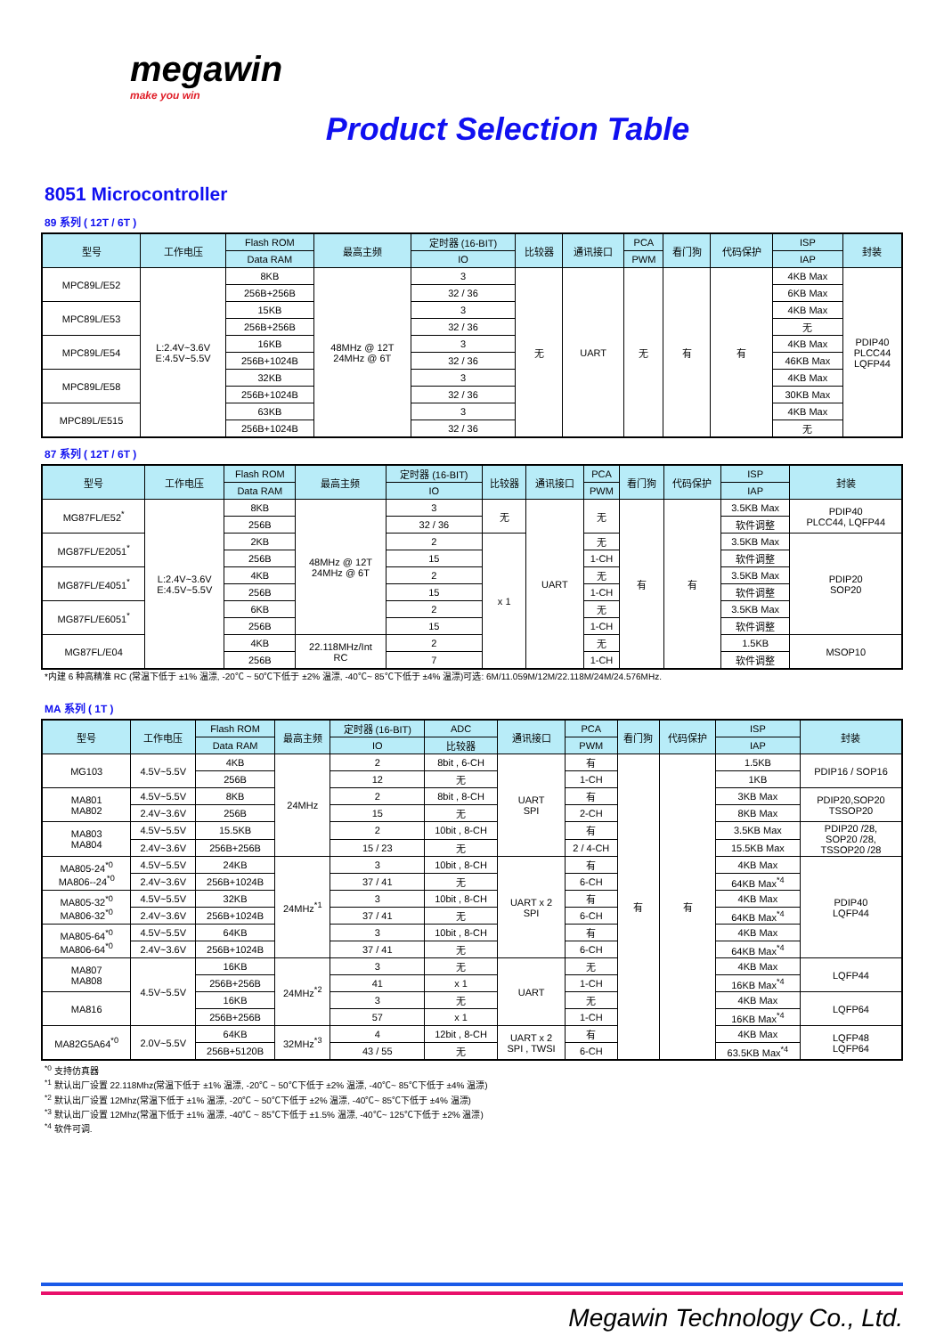megawin
make you win
Product Selection Table
8051 Microcontroller
89 系列 ( 12T / 6T )
| 型号 | 工作电压 | Flash ROM | 最高主频 | 定时器 (16-BIT) | 比较器 | 通讯接口 | PCA | 看门狗 | 代码保护 | ISP | 封装 |
| --- | --- | --- | --- | --- | --- | --- | --- | --- | --- | --- | --- |
| | | Data RAM | | IO | | | PWM | | | IAP | |
| MPC89L/E52 | L:2.4V~3.6V E:4.5V~5.5V | 8KB | 48MHz @ 12T 24MHz @ 6T | 3 | 无 | UART | 无 | 有 | 有 | 4KB Max | PDIP40 PLCC44 LQFP44 |
| | | 256B+256B | | 32 / 36 | | | | | | 6KB Max | |
| MPC89L/E53 | | 15KB | | 3 | | | | | | 4KB Max | |
| | | 256B+256B | | 32 / 36 | | | | | | 无 | |
| MPC89L/E54 | | 16KB | | 3 | | | | | | 4KB Max | |
| | | 256B+1024B | | 32 / 36 | | | | | | 46KB Max | |
| MPC89L/E58 | | 32KB | | 3 | | | | | | 4KB Max | |
| | | 256B+1024B | | 32 / 36 | | | | | | 30KB Max | |
| MPC89L/E515 | | 63KB | | 3 | | | | | | 4KB Max | |
| | | 256B+1024B | | 32 / 36 | | | | | | 无 | |
87 系列 ( 12T / 6T )
| 型号 | 工作电压 | Flash ROM | 最高主频 | 定时器 (16-BIT) | 比较器 | 通讯接口 | PCA | 看门狗 | 代码保护 | ISP | 封装 |
| --- | --- | --- | --- | --- | --- | --- | --- | --- | --- | --- | --- |
| | | Data RAM | | IO | | | PWM | | | IAP | |
| MG87FL/E52<sup>*</sup> | L:2.4V~3.6V E:4.5V~5.5V | 8KB | 48MHz @ 12T 24MHz @ 6T | 3 | 无 | UART | 无 | 有 | 有 | 3.5KB Max | PDIP40 PLCC44, LQFP44 |
| | | 256B | | 32 / 36 | | | | | | 软件调整 | |
| MG87FL/E2051<sup>*</sup> | | 2KB | | 2 | x 1 | | 无 | | | 3.5KB Max | PDIP20 SOP20 |
| | | 256B | | 15 | | | 1-CH | | | 软件调整 | |
| MG87FL/E4051<sup>*</sup> | | 4KB | | 2 | | | 无 | | | 3.5KB Max | |
| | | 256B | | 15 | | | 1-CH | | | 软件调整 | |
| MG87FL/E6051<sup>*</sup> | | 6KB | | 2 | | | 无 | | | 3.5KB Max | |
| | | 256B | | 15 | | | 1-CH | | | 软件调整 | |
| MG87FL/E04 | | 4KB | 22.118MHz/Int RC | 2 | | | 无 | | | 1.5KB | MSOP10 |
| | | 256B | | 7 | | | 1-CH | | | 软件调整 | |
*内建 6 种高精准 RC (常温下低于 ±1% 温漂, -20℃ ~ 50℃下低于 ±2% 温漂, -40℃~ 85℃下低于 ±4% 温漂)可选: 6M/11.059M/12M/22.118M/24M/24.576MHz.
MA 系列 ( 1T )
| 型号 | 工作电压 | Flash ROM | 最高主频 | 定时器 (16-BIT) | ADC | 通讯接口 | PCA | 看门狗 | 代码保护 | ISP | 封装 |
| --- | --- | --- | --- | --- | --- | --- | --- | --- | --- | --- | --- |
| | | Data RAM | | IO | 比较器 | | PWM | | | IAP | |
| MG103 | 4.5V~5.5V | 4KB | 24MHz | 2 | 8bit , 6-CH | UART SPI | 有 | 有 | 有 | 1.5KB | PDIP16 / SOP16 |
| | | 256B | | 12 | 无 | | 1-CH | | | 1KB | |
| MA801 MA802 | 4.5V~5.5V | 8KB | | 2 | 8bit , 8-CH | | 有 | | | 3KB Max | PDIP20,SOP20 TSSOP20 |
| | 2.4V~3.6V | 256B | | 15 | 无 | | 2-CH | | | 8KB Max | |
| MA803 MA804 | 4.5V~5.5V | 15.5KB | | 2 | 10bit , 8-CH | | 有 | | | 3.5KB Max | PDIP20 /28, SOP20 /28, TSSOP20 /28 |
| | 2.4V~3.6V | 256B+256B | | 15 / 23 | 无 | | 2 / 4-CH | | | 15.5KB Max | |
| MA805-24<sup>*0</sup> MA806--24<sup>*0</sup> | 4.5V~5.5V | 24KB | 24MHz<sup>*1</sup> | 3 | 10bit , 8-CH | UART x 2 SPI | 有 | | | 4KB Max | PDIP40 LQFP44 |
| | 2.4V~3.6V | 256B+1024B | | 37 / 41 | 无 | | 6-CH | | | 64KB Max<sup>*4</sup> | |
| MA805-32<sup>*0</sup> MA806-32<sup>*0</sup> | 4.5V~5.5V | 32KB | | 3 | 10bit , 8-CH | | 有 | | | 4KB Max | |
| | 2.4V~3.6V | 256B+1024B | | 37 / 41 | 无 | | 6-CH | | | 64KB Max<sup>*4</sup> | |
| MA805-64<sup>*0</sup> MA806-64<sup>*0</sup> | 4.5V~5.5V | 64KB | | 3 | 10bit , 8-CH | | 有 | | | 4KB Max | |
| | 2.4V~3.6V | 256B+1024B | | 37 / 41 | 无 | | 6-CH | | | 64KB Max<sup>*4</sup> | |
| MA807 MA808 | 4.5V~5.5V | 16KB | 24MHz<sup>*2</sup> | 3 | 无 | UART | 无 | | | 4KB Max | LQFP44 |
| | | 256B+256B | | 41 | x 1 | | 1-CH | | | 16KB Max<sup>*4</sup> | |
| MA816 | | 16KB | | 3 | 无 | | 无 | | | 4KB Max | LQFP64 |
| | | 256B+256B | | 57 | x 1 | | 1-CH | | | 16KB Max<sup>*4</sup> | |
| MA82G5A64<sup>*0</sup> | 2.0V~5.5V | 64KB | 32MHz<sup>*3</sup> | 4 | 12bit , 8-CH | UART x 2 SPI , TWSI | 有 | | | 4KB Max | LQFP48 LQFP64 |
| | | 256B+5120B | | 43 / 55 | 无 | | 6-CH | | | 63.5KB Max<sup>*4</sup> | |
<sup>*0</sup> 支持仿真器
<sup>*1</sup> 默认出厂设置 22.118Mhz(常温下低于 ±1% 温漂, -20℃ ~ 50℃下低于 ±2% 温漂, -40℃~ 85℃下低于 ±4% 温漂)
<sup>*2</sup> 默认出厂设置 12Mhz(常温下低于 ±1% 温漂, -20℃ ~ 50℃下低于 ±2% 温漂, -40℃~ 85℃下低于 ±4% 温漂)
<sup>*3</sup> 默认出厂设置 12Mhz(常温下低于 ±1% 温漂, -40℃ ~ 85℃下低于 ±1.5% 温漂, -40℃~ 125℃下低于 ±2% 温漂)
<sup>*4</sup> 软件可调.
Megawin Technology Co., Ltd.